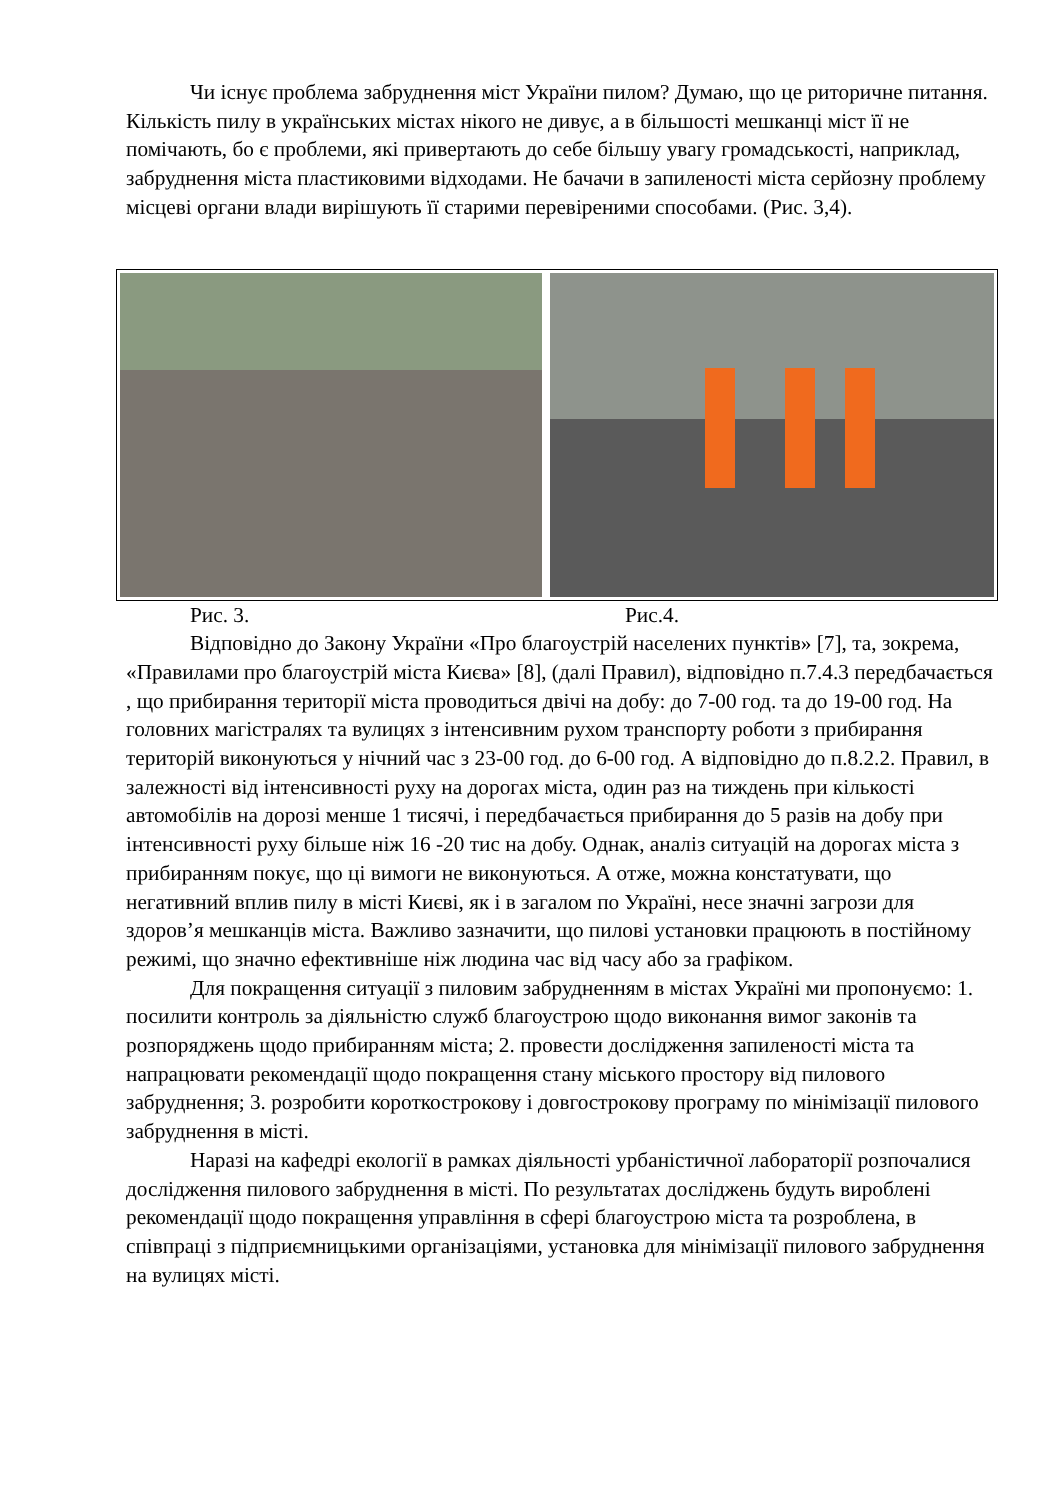Чи існує проблема забруднення міст України пилом? Думаю, що це риторичне питання. Кількість пилу в українських містах нікого не дивує, а в більшості мешканці міст її не помічають, бо є проблеми, які привертають до себе більшу увагу громадськості, наприклад, забруднення міста пластиковими відходами. Не бачачи в запиленості міста серйозну проблему місцеві органи влади вирішують її старими перевіреними способами. (Рис. 3,4).
Рис. 3. Рис.4.
Відповідно до Закону України «Про благоустрій населених пунктів» [7], та, зокрема, «Правилами про благоустрій міста Києва» [8], (далі Правил), відповідно п.7.4.3 передбачається , що прибирання території міста проводиться двічі на добу: до 7-00 год. та до 19-00 год. На головних магістралях та вулицях з інтенсивним рухом транспорту роботи з прибирання територій виконуються у нічний час з 23-00 год. до 6-00 год. А відповідно до п.8.2.2. Правил, в залежності від інтенсивності руху на дорогах міста, один раз на тиждень при кількості автомобілів на дорозі менше 1 тисячі, і передбачається прибирання до 5 разів на добу при інтенсивності руху більше ніж 16 -20 тис на добу. Однак, аналіз ситуацій на дорогах міста з прибиранням покує, що ці вимоги не виконуються. А отже, можна констатувати, що негативний вплив пилу в місті Києві, як і в загалом по Україні, несе значні загрози для здоров’я мешканців міста. Важливо зазначити, що пилові установки працюють в постійному режимі, що значно ефективніше ніж людина час від часу або за графіком.
Для покращення ситуації з пиловим забрудненням в містах Україні ми пропонуємо: 1. посилити контроль за діяльністю служб благоустрою щодо виконання вимог законів та розпоряджень щодо прибиранням міста; 2. провести дослідження запиленості міста та напрацювати рекомендації щодо покращення стану міського простору від пилового забруднення; 3. розробити короткострокову і довгострокову програму по мінімізації пилового забруднення в місті.
Наразі на кафедрі екології в рамках діяльності урбаністичної лабораторії розпочалися дослідження пилового забруднення в місті. По результатах досліджень будуть вироблені рекомендації щодо покращення управління в сфері благоустрою міста та розроблена, в співпраці з підприємницькими організаціями, установка для мінімізації пилового забруднення на вулицях місті.